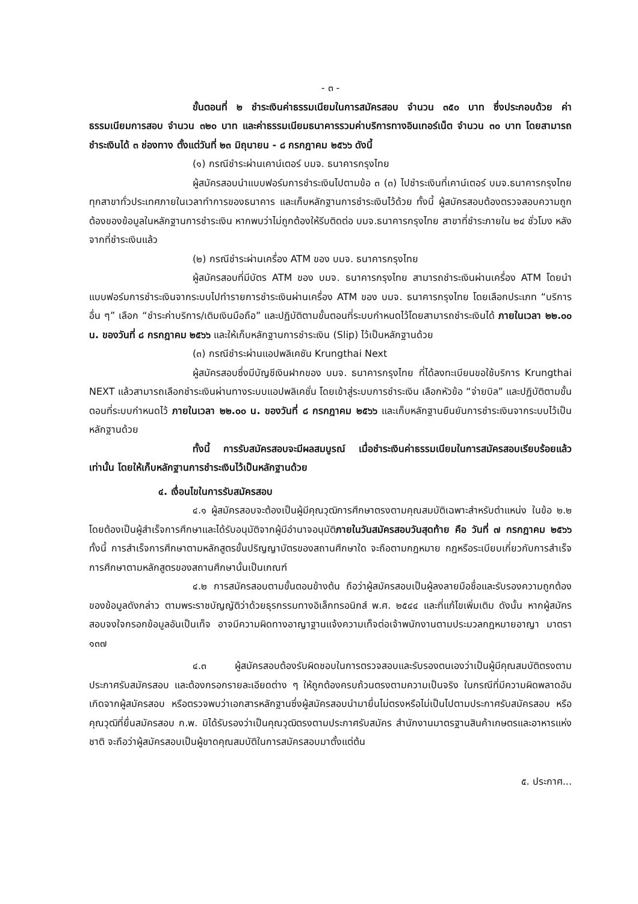- ๓ -
ขั้นตอนที่ ๒ ชำระเงินค่าธรรมเนียมในการสมัครสอบ จำนวน ๓๕๐ บาท ซึ่งประกอบด้วย ค่าธรรมเนียมการสอบ จำนวน ๓๒๐ บาท และค่าธรรมเนียมธนาคารรวมค่าบริการทางอินเทอร์เน็ต จำนวน ๓๐ บาท โดยสามารถชำระเงินได้ ๓ ช่องทาง ตั้งแต่วันที่ ๒๓ มิถุนายน - ๘ กรกฎาคม ๒๕๖๖ ดังนี้
(๑) กรณีชำระผ่านเคาน์เตอร์ บมจ. ธนาคารกรุงไทย
ผู้สมัครสอบนำแบบฟอร์มการชำระเงินไปตามข้อ ๓ (๓) ไปชำระเงินที่เคาน์เตอร์ บมจ.ธนาคารกรุงไทย ทุกสาขาทั่วประเทศภายในเวลาทำการของธนาคาร และเก็บหลักฐานการชำระเงินไว้ด้วย ทั้งนี้ ผู้สมัครสอบต้องตรวจสอบความถูกต้องของข้อมูลในหลักฐานการชำระเงิน หากพบว่าไม่ถูกต้องให้รีบติดต่อ บมจ.ธนาคารกรุงไทย สาขาที่ชำระภายใน ๒๔ ชั่วโมง หลังจากที่ชำระเงินแล้ว
(๒) กรณีชำระผ่านเครื่อง ATM ของ บมจ. ธนาคารกรุงไทย
ผู้สมัครสอบที่มีบัตร ATM ของ บมจ. ธนาคารกรุงไทย สามารถชำระเงินผ่านเครื่อง ATM โดยนำแบบฟอร์มการชำระเงินจากระบบไปทำรายการชำระเงินผ่านเครื่อง ATM ของ บมจ. ธนาคารกรุงไทย โดยเลือกประเภท “บริการอื่น ๆ” เลือก “ชำระค่าบริการ/เติมเงินมือถือ” และปฏิบัติตามขั้นตอนที่ระบบกำหนดไว้โดยสามารถชำระเงินได้ ภายในเวลา ๒๒.๐๐ น. ของวันที่ ๘ กรกฎาคม ๒๕๖๖ และให้เก็บหลักฐานการชำระเงิน (Slip) ไว้เป็นหลักฐานด้วย
(๓) กรณีชำระผ่านแอปพลิเคชัน Krungthai Next
ผู้สมัครสอบซึ่งมีบัญชีเงินฝากของ บมจ. ธนาคารกรุงไทย ที่ได้ลงทะเบียนขอใช้บริการ Krungthai NEXT แล้วสามารถเลือกชำระเงินผ่านทางระบบแอปพลิเคชั่น โดยเข้าสู่ระบบการชำระเงิน เลือกหัวข้อ “จ่ายบิล” และปฏิบัติตามขั้นตอนที่ระบบกำหนดไว้ ภายในเวลา ๒๒.๐๐ น. ของวันที่ ๘ กรกฎาคม ๒๕๖๖ และเก็บหลักฐานยืนยันการชำระเงินจากระบบไว้เป็นหลักฐานด้วย
ทั้งนี้ การรับสมัครสอบจะมีผลสมบูรณ์ เมื่อชำระเงินค่าธรรมเนียมในการสมัครสอบเรียบร้อยแล้วเท่านั้น โดยให้เก็บหลักฐานการชำระเงินไว้เป็นหลักฐานด้วย
๔. เงื่อนไขในการรับสมัครสอบ
๔.๑ ผู้สมัครสอบจะต้องเป็นผู้มีคุณวุฒิการศึกษาตรงตามคุณสมบัติเฉพาะสำหรับตำแหน่ง ในข้อ ๒.๒ โดยต้องเป็นผู้สำเร็จการศึกษาและได้รับอนุมัติจากผู้มีอำนาจอนุมัติภายในวันสมัครสอบวันสุดท้าย คือ วันที่ ๗ กรกฎาคม ๒๕๖๖ ทั้งนี้ การสำเร็จการศึกษาตามหลักสูตรขั้นปริญญาบัตรของสถานศึกษาใด จะถือตามกฎหมาย กฎหรือระเบียบเกี่ยวกับการสำเร็จการศึกษาตามหลักสูตรของสถานศึกษานั้นเป็นเกณฑ์
๔.๒ การสมัครสอบตามขั้นตอนข้างต้น ถือว่าผู้สมัครสอบเป็นผู้ลงลายมือชื่อและรับรองความถูกต้องของข้อมูลดังกล่าว ตามพระราชบัญญัติว่าด้วยธุรกรรมทางอิเล็กทรอนิกส์ พ.ศ. ๒๕๔๔ และที่แก้ไขเพิ่มเติม ดังนั้น หากผู้สมัครสอบจงใจกรอกข้อมูลอันเป็นเท็จ อาจมีความผิดทางอาญาฐานแจ้งความเท็จต่อเจ้าพนักงานตามประมวลกฎหมายอาญา มาตรา ๑๓๗
๔.๓ ผู้สมัครสอบต้องรับผิดชอบในการตรวจสอบและรับรองตนเองว่าเป็นผู้มีคุณสมบัติตรงตามประกาศรับสมัครสอบ และต้องกรอกรายละเอียดต่าง ๆ ให้ถูกต้องครบถ้วนตรงตามความเป็นจริง ในกรณีที่มีความผิดพลาดอันเกิดจากผู้สมัครสอบ หรือตรวจพบว่าเอกสารหลักฐานซึ่งผู้สมัครสอบนำมายื่นไม่ตรงหรือไม่เป็นไปตามประกาศรับสมัครสอบ หรือคุณวุฒิที่ยื่นสมัครสอบ ก.พ. มิได้รับรองว่าเป็นคุณวุฒิตรงตามประกาศรับสมัคร สำนักงานมาตรฐานสินค้าเกษตรและอาหารแห่งชาติ จะถือว่าผู้สมัครสอบเป็นผู้ขาดคุณสมบัติในการสมัครสอบมาตั้งแต่ต้น
๕. ประกาศ...